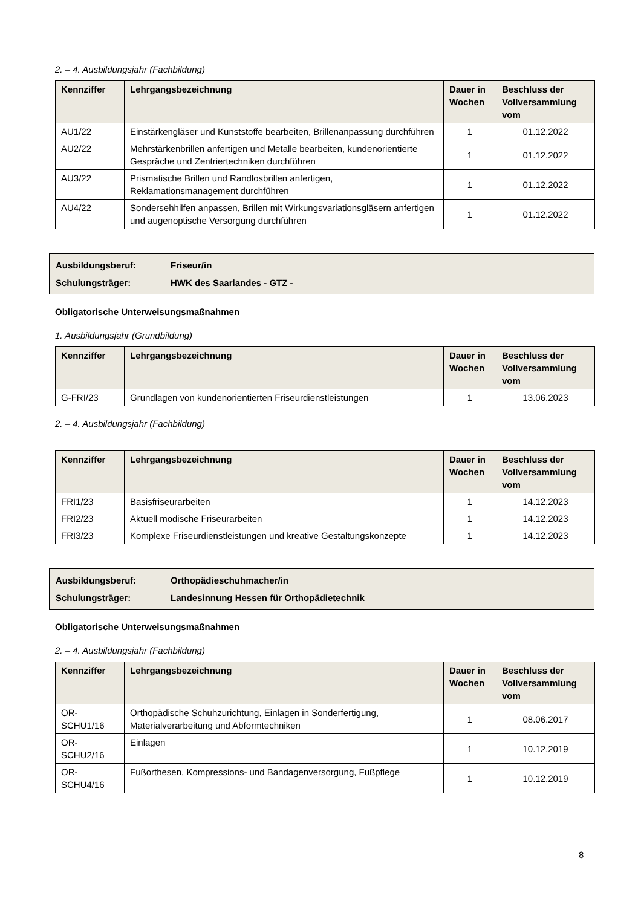2. – 4. Ausbildungsjahr (Fachbildung)
| Kennziffer | Lehrgangsbezeichnung | Dauer in Wochen | Beschluss der Vollversammlung vom |
| --- | --- | --- | --- |
| AU1/22 | Einstärkengläser und Kunststoffe bearbeiten, Brillenanpassung durchführen | 1 | 01.12.2022 |
| AU2/22 | Mehrstärkenbrillen anfertigen und Metalle bearbeiten, kundenorientierte Gespräche und Zentriertechniken durchführen | 1 | 01.12.2022 |
| AU3/22 | Prismatische Brillen und Randlosbrillen anfertigen, Reklamationsmanagement durchführen | 1 | 01.12.2022 |
| AU4/22 | Sondersehhilfen anpassen, Brillen mit Wirkungsvariationsgläsern anfertigen und augenoptische Versorgung durchführen | 1 | 01.12.2022 |
Ausbildungsberuf: Friseur/in
Schulungsträger: HWK des Saarlandes - GTZ -
Obligatorische Unterweisungsmaßnahmen
1. Ausbildungsjahr (Grundbildung)
| Kennziffer | Lehrgangsbezeichnung | Dauer in Wochen | Beschluss der Vollversammlung vom |
| --- | --- | --- | --- |
| G-FRI/23 | Grundlagen von kundenorientierten Friseurdienstleistungen | 1 | 13.06.2023 |
2. – 4. Ausbildungsjahr (Fachbildung)
| Kennziffer | Lehrgangsbezeichnung | Dauer in Wochen | Beschluss der Vollversammlung vom |
| --- | --- | --- | --- |
| FRI1/23 | Basisfriseurarbeiten | 1 | 14.12.2023 |
| FRI2/23 | Aktuell modische Friseurarbeiten | 1 | 14.12.2023 |
| FRI3/23 | Komplexe Friseurdienstleistungen und kreative Gestaltungskonzepte | 1 | 14.12.2023 |
Ausbildungsberuf: Orthopädieschuhmacher/in
Schulungsträger: Landesinnung Hessen für Orthopädietechnik
Obligatorische Unterweisungsmaßnahmen
2. – 4. Ausbildungsjahr (Fachbildung)
| Kennziffer | Lehrgangsbezeichnung | Dauer in Wochen | Beschluss der Vollversammlung vom |
| --- | --- | --- | --- |
| OR-SCHU1/16 | Orthopädische Schuhzurichtung, Einlagen in Sonderfertigung, Materialverarbeitung und Abformtechniken | 1 | 08.06.2017 |
| OR-SCHU2/16 | Einlagen | 1 | 10.12.2019 |
| OR-SCHU4/16 | Fußorthesen, Kompressions- und Bandagenversorgung, Fußpflege | 1 | 10.12.2019 |
8